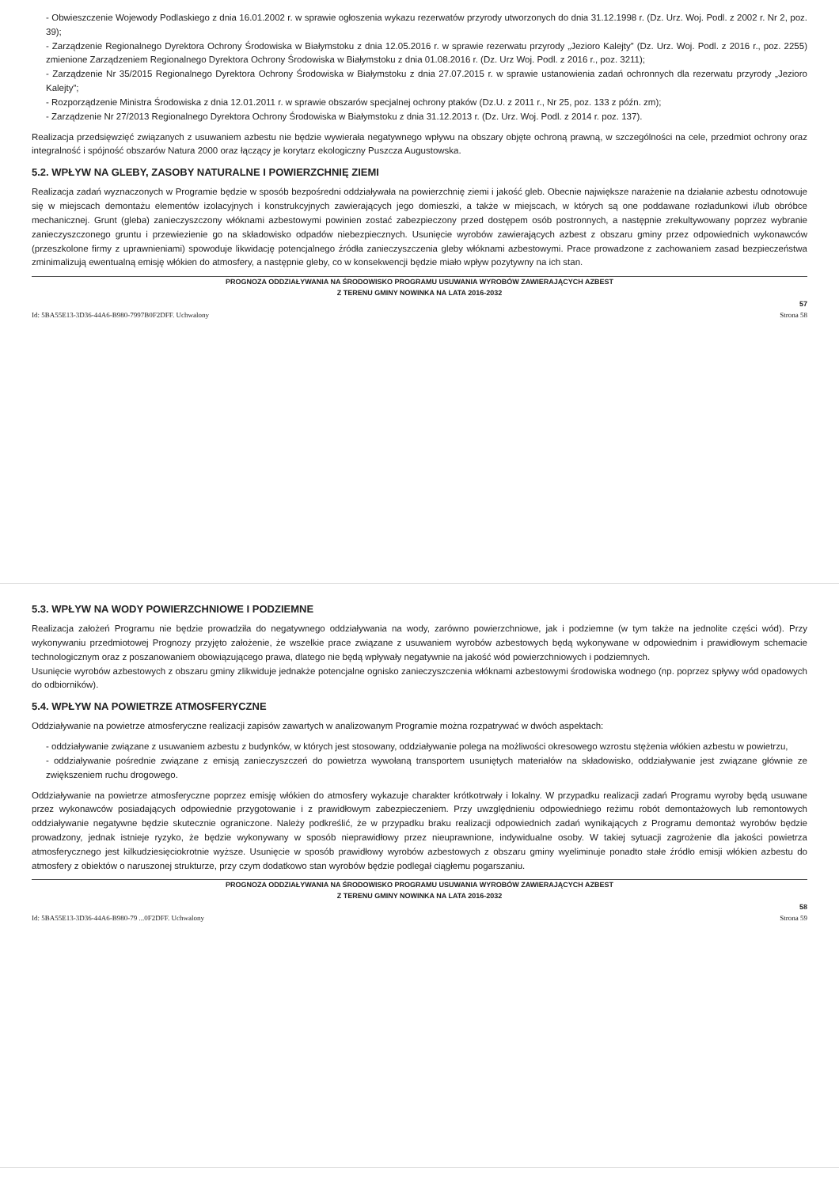- Obwieszczenie Wojewody Podlaskiego z dnia 16.01.2002 r. w sprawie ogłoszenia wykazu rezerwatów przyrody utworzonych do dnia 31.12.1998 r. (Dz. Urz. Woj. Podl. z 2002 r. Nr 2, poz. 39);
- Zarządzenie Regionalnego Dyrektora Ochrony Środowiska w Białymstoku z dnia 12.05.2016 r. w sprawie rezerwatu przyrody „Jezioro Kalejty” (Dz. Urz. Woj. Podl. z 2016 r., poz. 2255) zmienione Zarządzeniem Regionalnego Dyrektora Ochrony Środowiska w Białymstoku z dnia 01.08.2016 r. (Dz. Urz Woj. Podl. z 2016 r., poz. 3211);
- Zarządzenie Nr 35/2015 Regionalnego Dyrektora Ochrony Środowiska w Białymstoku z dnia 27.07.2015 r. w sprawie ustanowienia zadań ochronnych dla rezerwatu przyrody „Jezioro Kalejty”;
- Rozporządzenie Ministra Środowiska z dnia 12.01.2011 r. w sprawie obszarów specjalnej ochrony ptaków (Dz.U. z 2011 r., Nr 25, poz. 133 z późn. zm);
- Zarządzenie Nr 27/2013 Regionalnego Dyrektora Ochrony Środowiska w Białymstoku z dnia 31.12.2013 r. (Dz. Urz. Woj. Podl. z 2014 r. poz. 137).
Realizacja przedsięwzięć związanych z usuwaniem azbestu nie będzie wywierała negatywnego wpływu na obszary objęte ochroną prawną, w szczególności na cele, przedmiot ochrony oraz integralność i spójność obszarów Natura 2000 oraz łączący je korytarz ekologiczny Puszcza Augustowska.
5.2. WPŁYW NA GLEBY, ZASOBY NATURALNE I POWIERZCHNIĘ ZIEMI
Realizacja zadań wyznaczonych w Programie będzie w sposób bezpośredni oddziaływała na powierzchnię ziemi i jakość gleb. Obecnie największe narażenie na działanie azbestu odnotowuje się w miejscach demontażu elementów izolacyjnych i konstrukcyjnych zawierających jego domieszki, a także w miejscach, w których są one poddawane rozładunkowi i/lub obróbce mechanicznej. Grunt (gleba) zanieczyszczony włóknami azbestowymi powinien zostać zabezpieczony przed dostępem osób postronnych, a następnie zrekultywowany poprzez wybranie zanieczyszczonego gruntu i przewiezienie go na składowisko odpadów niebezpiecznych. Usunięcie wyrobów zawierających azbest z obszaru gminy przez odpowiednich wykonawców (przeszkolone firmy z uprawnieniami) spowoduje likwidację potencjalnego źródła zanieczyszczenia gleby włóknami azbestowymi. Prace prowadzone z zachowaniem zasad bezpieczeństwa zminimalizują ewentualną emisję włókien do atmosfery, a następnie gleby, co w konsekwencji będzie miało wpływ pozytywny na ich stan.
PROGNOZA ODDZIAŁYWANIA NA ŚRODOWISKO PROGRAMU USUWANIA WYROBÓW ZAWIERAJĄCYCH AZBEST
Z TERENU GMINY NOWINKA NA LATA 2016-2032
57
Id: 5BA55E13-3D36-44A6-B980-7997B0F2DFF. Uchwalony Strona 58
5.3. WPŁYW NA WODY POWIERZCHNIOWE I PODZIEMNE
Realizacja założeń Programu nie będzie prowadziła do negatywnego oddziaływania na wody, zarówno powierzchniowe, jak i podziemne (w tym także na jednolite części wód). Przy wykonywaniu przedmiotowej Prognozy przyjęto założenie, że wszelkie prace związane z usuwaniem wyrobów azbestowych będą wykonywane w odpowiednim i prawidłowym schemacie technologicznym oraz z poszanowaniem obowiązującego prawa, dlatego nie będą wpływały negatywnie na jakość wód powierzchniowych i podziemnych.
Usunięcie wyrobów azbestowych z obszaru gminy zlikwiduje jednakże potencjalne ognisko zanieczyszczenia włóknami azbestowymi środowiska wodnego (np. poprzez spływy wód opadowych do odbiorników).
5.4. WPŁYW NA POWIETRZE ATMOSFERYCZNE
Oddziaływanie na powietrze atmosferyczne realizacji zapisów zawartych w analizowanym Programie można rozpatrywać w dwóch aspektach:
- oddziaływanie związane z usuwaniem azbestu z budynków, w których jest stosowany, oddziaływanie polega na możliwości okresowego wzrostu stężenia włókien azbestu w powietrzu,
- oddziaływanie pośrednie związane z emisją zanieczyszczeń do powietrza wywołaną transportem usuniętych materiałów na składowisko, oddziaływanie jest związane głównie ze zwiększeniem ruchu drogowego.
Oddziaływanie na powietrze atmosferyczne poprzez emisję włókien do atmosfery wykazuje charakter krótkotrwały i lokalny. W przypadku realizacji zadań Programu wyroby będą usuwane przez wykonawców posiadających odpowiednie przygotowanie i z prawidłowym zabezpieczeniem. Przy uwzględnieniu odpowiedniego reżimu robót demontażowych lub remontowych oddziaływanie negatywne będzie skutecznie ograniczone. Należy podkreślić, że w przypadku braku realizacji odpowiednich zadań wynikających z Programu demontaż wyrobów będzie prowadzony, jednak istnieje ryzyko, że będzie wykonywany w sposób nieprawidłowy przez nieuprawnione, indywidualne osoby. W takiej sytuacji zagrożenie dla jakości powietrza atmosferycznego jest kilkudziesięciokrotnie wyższe. Usunięcie w sposób prawidłowy wyrobów azbestowych z obszaru gminy wyeliminuje ponadto stałe źródło emisji włókien azbestu do atmosfery z obiektów o naruszonej strukturze, przy czym dodatkowo stan wyrobów będzie podlegał ciągłemu pogarszaniu.
PROGNOZA ODDZIAŁYWANIA NA ŚRODOWISKO PROGRAMU USUWANIA WYROBÓW ZAWIERAJĄCYCH AZBEST
Z TERENU GMINY NOWINKA NA LATA 2016-2032
58
Id: 5BA55E13-3D36-44A6-B980-79 ...0F2DFF. Uchwalony Strona 59